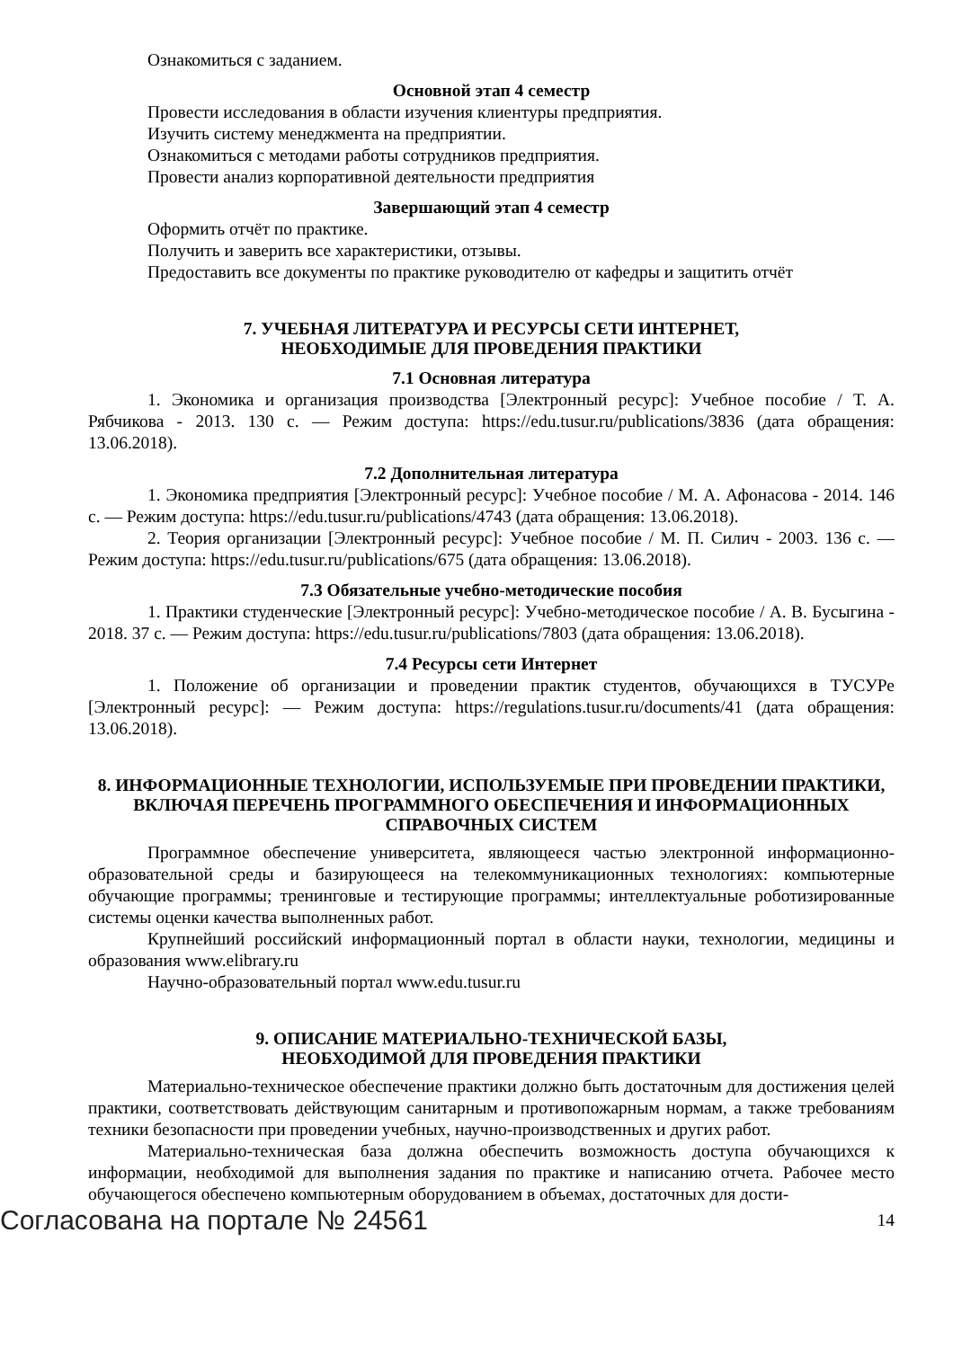Ознакомиться с заданием.
Основной этап 4 семестр
Провести исследования в области изучения клиентуры предприятия.
Изучить систему менеджмента на предприятии.
Ознакомиться с методами работы сотрудников предприятия.
Провести анализ корпоративной деятельности предприятия
Завершающий этап 4 семестр
Оформить отчёт по практике.
Получить и заверить все характеристики, отзывы.
Предоставить все документы по практике руководителю от кафедры и защитить отчёт
7. УЧЕБНАЯ ЛИТЕРАТУРА И РЕСУРСЫ СЕТИ ИНТЕРНЕТ,
НЕОБХОДИМЫЕ ДЛЯ ПРОВЕДЕНИЯ ПРАКТИКИ
7.1 Основная литература
1. Экономика и организация производства [Электронный ресурс]: Учебное пособие / Т. А. Рябчикова - 2013. 130 с. — Режим доступа: https://edu.tusur.ru/publications/3836 (дата обращения: 13.06.2018).
7.2 Дополнительная литература
1. Экономика предприятия [Электронный ресурс]: Учебное пособие / М. А. Афонасова - 2014. 146 с. — Режим доступа: https://edu.tusur.ru/publications/4743 (дата обращения: 13.06.2018).
2. Теория организации [Электронный ресурс]: Учебное пособие / М. П. Силич - 2003. 136 с. — Режим доступа: https://edu.tusur.ru/publications/675 (дата обращения: 13.06.2018).
7.3 Обязательные учебно-методические пособия
1. Практики студенческие [Электронный ресурс]: Учебно-методическое пособие / А. В. Бусыгина - 2018. 37 с. — Режим доступа: https://edu.tusur.ru/publications/7803 (дата обращения: 13.06.2018).
7.4 Ресурсы сети Интернет
1. Положение об организации и проведении практик студентов, обучающихся в ТУСУРе [Электронный ресурс]: — Режим доступа: https://regulations.tusur.ru/documents/41 (дата обращения: 13.06.2018).
8. ИНФОРМАЦИОННЫЕ ТЕХНОЛОГИИ, ИСПОЛЬЗУЕМЫЕ ПРИ ПРОВЕДЕНИИ ПРАКТИКИ, ВКЛЮЧАЯ ПЕРЕЧЕНЬ ПРОГРАММНОГО ОБЕСПЕЧЕНИЯ И ИНФОРМАЦИОННЫХ СПРАВОЧНЫХ СИСТЕМ
Программное обеспечение университета, являющееся частью электронной информационно-образовательной среды и базирующееся на телекоммуникационных технологиях: компьютерные обучающие программы; тренинговые и тестирующие программы; интеллектуальные роботизированные системы оценки качества выполненных работ.
Крупнейший российский информационный портал в области науки, технологии, медицины и образования www.elibrary.ru
Научно-образовательный портал www.edu.tusur.ru
9. ОПИСАНИЕ МАТЕРИАЛЬНО-ТЕХНИЧЕСКОЙ БАЗЫ,
НЕОБХОДИМОЙ ДЛЯ ПРОВЕДЕНИЯ ПРАКТИКИ
Материально-техническое обеспечение практики должно быть достаточным для достижения целей практики, соответствовать действующим санитарным и противопожарным нормам, а также требованиям техники безопасности при проведении учебных, научно-производственных и других работ.
Материально-техническая база должна обеспечить возможность доступа обучающихся к информации, необходимой для выполнения задания по практике и написанию отчета. Рабочее место обучающегося обеспечено компьютерным оборудованием в объемах, достаточных для дости-
Согласована на портале № 24561 14